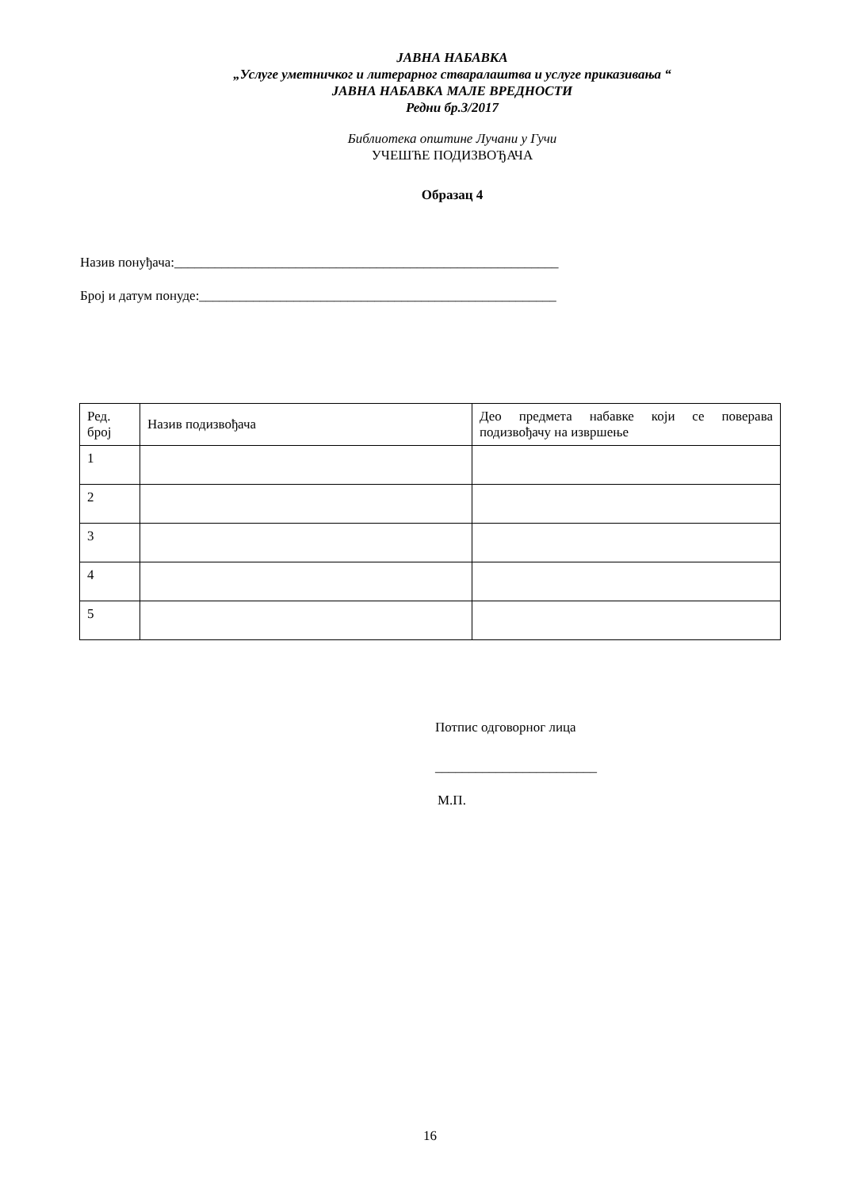ЈАВНА НАБАВКА
„Услуге уметничког и литерарног стваралаштва и услуге приказивања “
ЈАВНА НАБАВКА МАЛЕ ВРЕДНОСТИ
Редни бр.3/2017
Библиотека општине Лучани у Гучи
УЧЕШЋЕ ПОДИЗВОЂАЧА
Образац 4
Назив понуђача:_________________________________________________________
Број и датум понуде:_____________________________________________________
| Ред. број | Назив подизвођача | Део предмета набавке који се поверава подизвођачу на извршење |
| 1 | | |
| 2 | | |
| 3 | | |
| 4 | | |
| 5 | | |
Потпис одговорног лица
________________________
М.П.
16